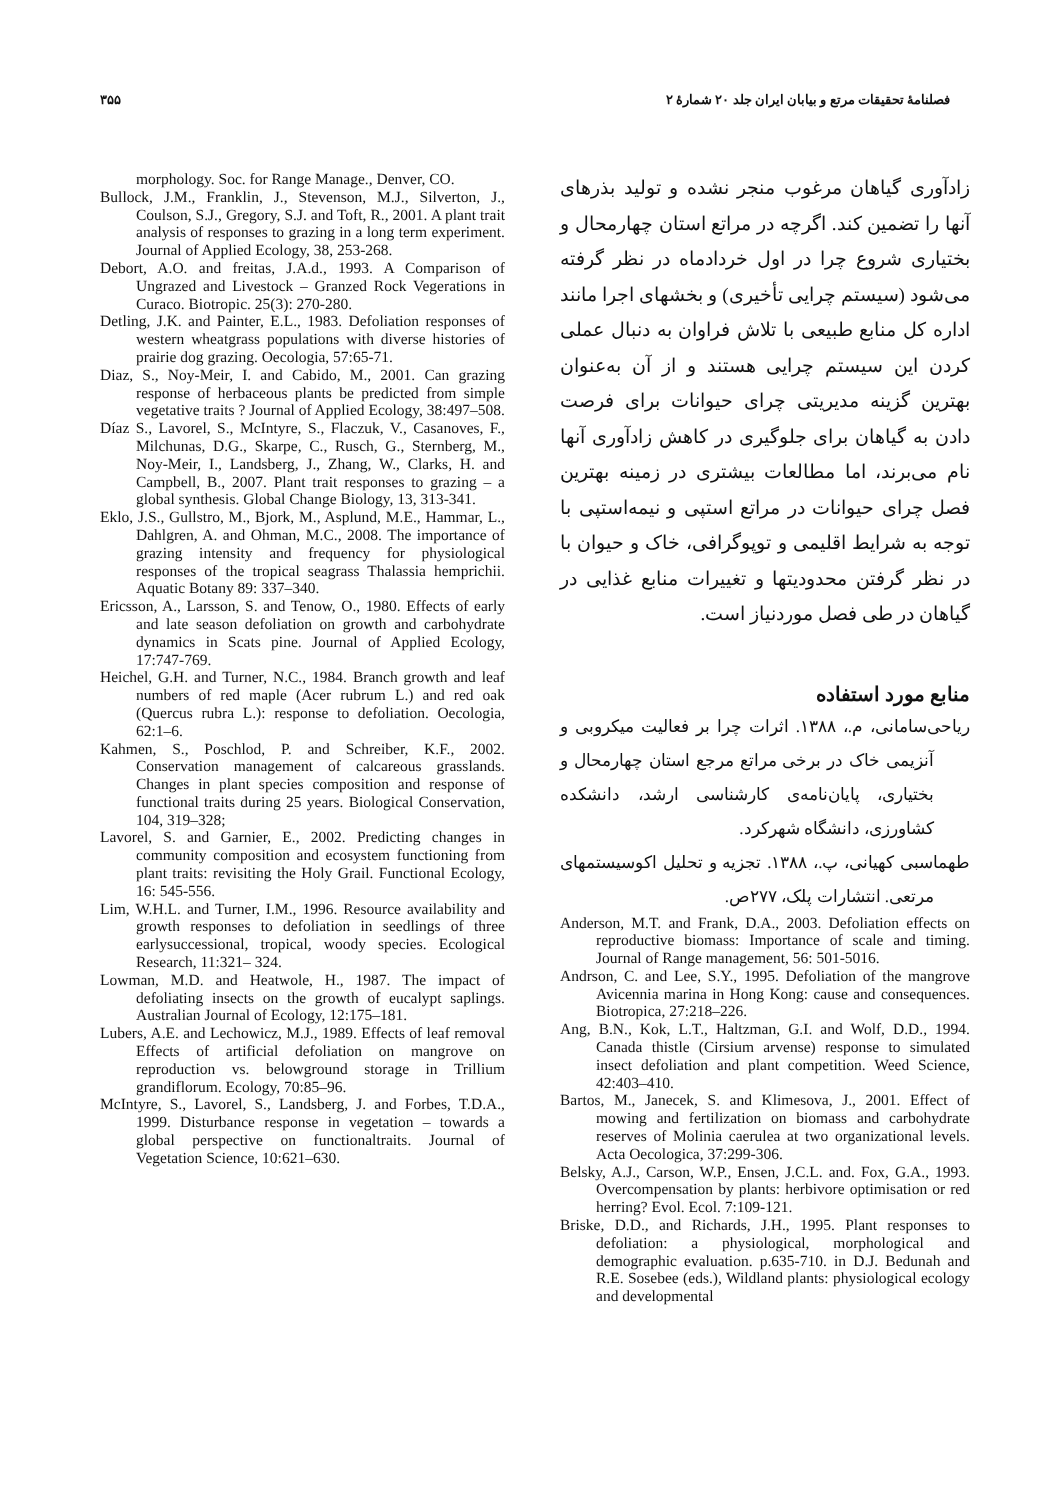۳۵۵ فصلنامهٔ تحقیقات مرتع و بیابان ایران جلد ۲۰ شمارهٔ ۲
زادآوری گیاهان مرغوب منجر نشده و تولید بذرهای آنها را تضمین کند. اگرچه در مراتع استان چهارمحال و بختیاری شروع چرا در اول خردادماه در نظر گرفته می‌شود (سیستم چرایی تأخیری) و بخشهای اجرا مانند اداره کل منابع طبیعی با تلاش فراوان به دنبال عملی کردن این سیستم چرایی هستند و از آن به‌عنوان بهترین گزینه مدیریتی چرای حیوانات برای فرصت دادن به گیاهان برای جلوگیری در کاهش زادآوری آنها نام می‌برند، اما مطالعات بیشتری در زمینه بهترین فصل چرای حیوانات در مراتع استپی و نیمه‌استپی با توجه به شرایط اقلیمی و توپوگرافی، خاک و حیوان با در نظر گرفتن محدودیتها و تغییرات منابع غذایی در گیاهان در طی فصل موردنیاز است.
منابع مورد استفاده
ریاحی‌سامانی، م.، ۱۳۸۸. اثرات چرا بر فعالیت میکروبی و آنزیمی خاک در برخی مراتع مرجع استان چهارمحال و بختیاری، پایان‌نامه‌ی کارشناسی ارشد، دانشکده کشاورزی، دانشگاه شهرکرد.
طهماسبی کهیانی، پ.، ۱۳۸۸. تجزیه و تحلیل اکوسیستمهای مرتعی. انتشارات پلک، ۲۷۷ص.
Anderson, M.T. and Frank, D.A., 2003. Defoliation effects on reproductive biomass: Importance of scale and timing. Journal of Range management, 56: 501-5016.
Andrson, C. and Lee, S.Y., 1995. Defoliation of the mangrove Avicennia marina in Hong Kong: cause and consequences. Biotropica, 27:218–226.
Ang, B.N., Kok, L.T., Haltzman, G.I. and Wolf, D.D., 1994. Canada thistle (Cirsium arvense) response to simulated insect defoliation and plant competition. Weed Science, 42:403–410.
Bartos, M., Janecek, S. and Klimesova, J., 2001. Effect of mowing and fertilization on biomass and carbohydrate reserves of Molinia caerulea at two organizational levels. Acta Oecologica, 37:299-306.
Belsky, A.J., Carson, W.P., Ensen, J.C.L. and. Fox, G.A., 1993. Overcompensation by plants: herbivore optimisation or red herring? Evol. Ecol. 7:109-121.
Briske, D.D., and Richards, J.H., 1995. Plant responses to defoliation: a physiological, morphological and demographic evaluation. p.635-710. in D.J. Bedunah and R.E. Sosebee (eds.), Wildland plants: physiological ecology and developmental
morphology. Soc. for Range Manage., Denver, CO.
Bullock, J.M., Franklin, J., Stevenson, M.J., Silverton, J., Coulson, S.J., Gregory, S.J. and Toft, R., 2001. A plant trait analysis of responses to grazing in a long term experiment. Journal of Applied Ecology, 38, 253-268.
Debort, A.O. and freitas, J.A.d., 1993. A Comparison of Ungrazed and Livestock – Granzed Rock Vegerations in Curaco. Biotropic. 25(3): 270-280.
Detling, J.K. and Painter, E.L., 1983. Defoliation responses of western wheatgrass populations with diverse histories of prairie dog grazing. Oecologia, 57:65-71.
Diaz, S., Noy-Meir, I. and Cabido, M., 2001. Can grazing response of herbaceous plants be predicted from simple vegetative traits ? Journal of Applied Ecology, 38:497–508.
Díaz S., Lavorel, S., McIntyre, S., Flaczuk, V., Casanoves, F., Milchunas, D.G., Skarpe, C., Rusch, G., Sternberg, M., Noy-Meir, I., Landsberg, J., Zhang, W., Clarks, H. and Campbell, B., 2007. Plant trait responses to grazing – a global synthesis. Global Change Biology, 13, 313-341.
Eklo, J.S., Gullstro, M., Bjork, M., Asplund, M.E., Hammar, L., Dahlgren, A. and Ohman, M.C., 2008. The importance of grazing intensity and frequency for physiological responses of the tropical seagrass Thalassia hemprichii. Aquatic Botany 89: 337–340.
Ericsson, A., Larsson, S. and Tenow, O., 1980. Effects of early and late season defoliation on growth and carbohydrate dynamics in Scats pine. Journal of Applied Ecology, 17:747-769.
Heichel, G.H. and Turner, N.C., 1984. Branch growth and leaf numbers of red maple (Acer rubrum L.) and red oak (Quercus rubra L.): response to defoliation. Oecologia, 62:1–6.
Kahmen, S., Poschlod, P. and Schreiber, K.F., 2002. Conservation management of calcareous grasslands. Changes in plant species composition and response of functional traits during 25 years. Biological Conservation, 104, 319–328;
Lavorel, S. and Garnier, E., 2002. Predicting changes in community composition and ecosystem functioning from plant traits: revisiting the Holy Grail. Functional Ecology, 16: 545-556.
Lim, W.H.L. and Turner, I.M., 1996. Resource availability and growth responses to defoliation in seedlings of three earlysuccessional, tropical, woody species. Ecological Research, 11:321– 324.
Lowman, M.D. and Heatwole, H., 1987. The impact of defoliating insects on the growth of eucalypt saplings. Australian Journal of Ecology, 12:175–181.
Lubers, A.E. and Lechowicz, M.J., 1989. Effects of leaf removal Effects of artificial defoliation on mangrove on reproduction vs. belowground storage in Trillium grandiflorum. Ecology, 70:85–96.
McIntyre, S., Lavorel, S., Landsberg, J. and Forbes, T.D.A., 1999. Disturbance response in vegetation – towards a global perspective on functionaltraits. Journal of Vegetation Science, 10:621–630.